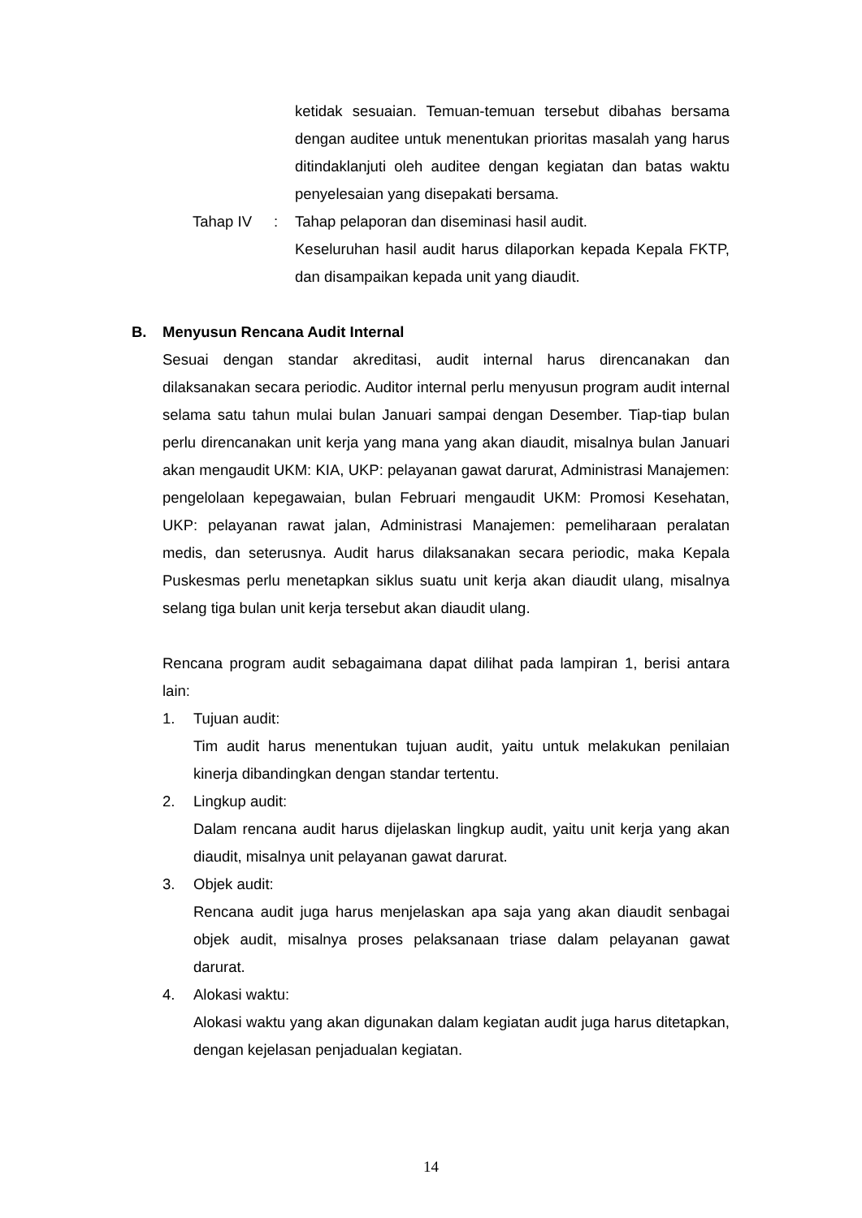ketidak sesuaian. Temuan-temuan tersebut dibahas bersama dengan auditee untuk menentukan prioritas masalah yang harus ditindaklanjuti oleh auditee dengan kegiatan dan batas waktu penyelesaian yang disepakati bersama.
Tahap IV : Tahap pelaporan dan diseminasi hasil audit.
Keseluruhan hasil audit harus dilaporkan kepada Kepala FKTP, dan disampaikan kepada unit yang diaudit.
B. Menyusun Rencana Audit Internal
Sesuai dengan standar akreditasi, audit internal harus direncanakan dan dilaksanakan secara periodic. Auditor internal perlu menyusun program audit internal selama satu tahun mulai bulan Januari sampai dengan Desember. Tiap-tiap bulan perlu direncanakan unit kerja yang mana yang akan diaudit, misalnya bulan Januari akan mengaudit UKM: KIA, UKP: pelayanan gawat darurat, Administrasi Manajemen: pengelolaan kepegawaian, bulan Februari mengaudit UKM: Promosi Kesehatan, UKP: pelayanan rawat jalan, Administrasi Manajemen: pemeliharaan peralatan medis, dan seterusnya. Audit harus dilaksanakan secara periodic, maka Kepala Puskesmas perlu menetapkan siklus suatu unit kerja akan diaudit ulang, misalnya selang tiga bulan unit kerja tersebut akan diaudit ulang.
Rencana program audit sebagaimana dapat dilihat pada lampiran 1, berisi antara lain:
1. Tujuan audit:
Tim audit harus menentukan tujuan audit, yaitu untuk melakukan penilaian kinerja dibandingkan dengan standar tertentu.
2. Lingkup audit:
Dalam rencana audit harus dijelaskan lingkup audit, yaitu unit kerja yang akan diaudit, misalnya unit pelayanan gawat darurat.
3. Objek audit:
Rencana audit juga harus menjelaskan apa saja yang akan diaudit senbagai objek audit, misalnya proses pelaksanaan triase dalam pelayanan gawat darurat.
4. Alokasi waktu:
Alokasi waktu yang akan digunakan dalam kegiatan audit juga harus ditetapkan, dengan kejelasan penjadualan kegiatan.
14